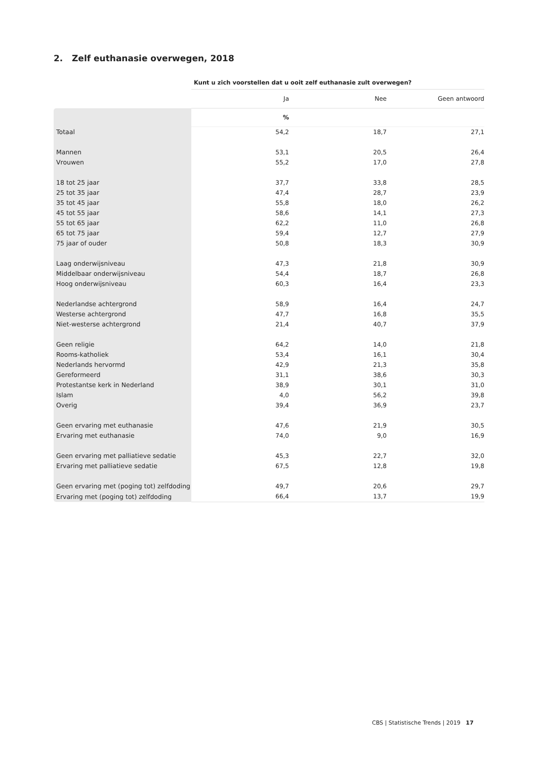2. Zelf euthanasie overwegen, 2018
| | Kunt u zich voorstellen dat u ooit zelf euthanasie zult overwegen? | | |
| | Ja | Nee | Geen antwoord |
| | % | | |
| Totaal | 54,2 | 18,7 | 27,1 |
| Mannen | 53,1 | 20,5 | 26,4 |
| Vrouwen | 55,2 | 17,0 | 27,8 |
| 18 tot 25 jaar | 37,7 | 33,8 | 28,5 |
| 25 tot 35 jaar | 47,4 | 28,7 | 23,9 |
| 35 tot 45 jaar | 55,8 | 18,0 | 26,2 |
| 45 tot 55 jaar | 58,6 | 14,1 | 27,3 |
| 55 tot 65 jaar | 62,2 | 11,0 | 26,8 |
| 65 tot 75 jaar | 59,4 | 12,7 | 27,9 |
| 75 jaar of ouder | 50,8 | 18,3 | 30,9 |
| Laag onderwijsniveau | 47,3 | 21,8 | 30,9 |
| Middelbaar onderwijsniveau | 54,4 | 18,7 | 26,8 |
| Hoog onderwijsniveau | 60,3 | 16,4 | 23,3 |
| Nederlandse achtergrond | 58,9 | 16,4 | 24,7 |
| Westerse achtergrond | 47,7 | 16,8 | 35,5 |
| Niet-westerse achtergrond | 21,4 | 40,7 | 37,9 |
| Geen religie | 64,2 | 14,0 | 21,8 |
| Rooms-katholiek | 53,4 | 16,1 | 30,4 |
| Nederlands hervormd | 42,9 | 21,3 | 35,8 |
| Gereformeerd | 31,1 | 38,6 | 30,3 |
| Protestantse kerk in Nederland | 38,9 | 30,1 | 31,0 |
| Islam | 4,0 | 56,2 | 39,8 |
| Overig | 39,4 | 36,9 | 23,7 |
| Geen ervaring met euthanasie | 47,6 | 21,9 | 30,5 |
| Ervaring met euthanasie | 74,0 | 9,0 | 16,9 |
| Geen ervaring met palliatieve sedatie | 45,3 | 22,7 | 32,0 |
| Ervaring met palliatieve sedatie | 67,5 | 12,8 | 19,8 |
| Geen ervaring met (poging tot) zelfdoding | 49,7 | 20,6 | 29,7 |
| Ervaring met (poging tot) zelfdoding | 66,4 | 13,7 | 19,9 |
CBS | Statistische Trends | 2019 17